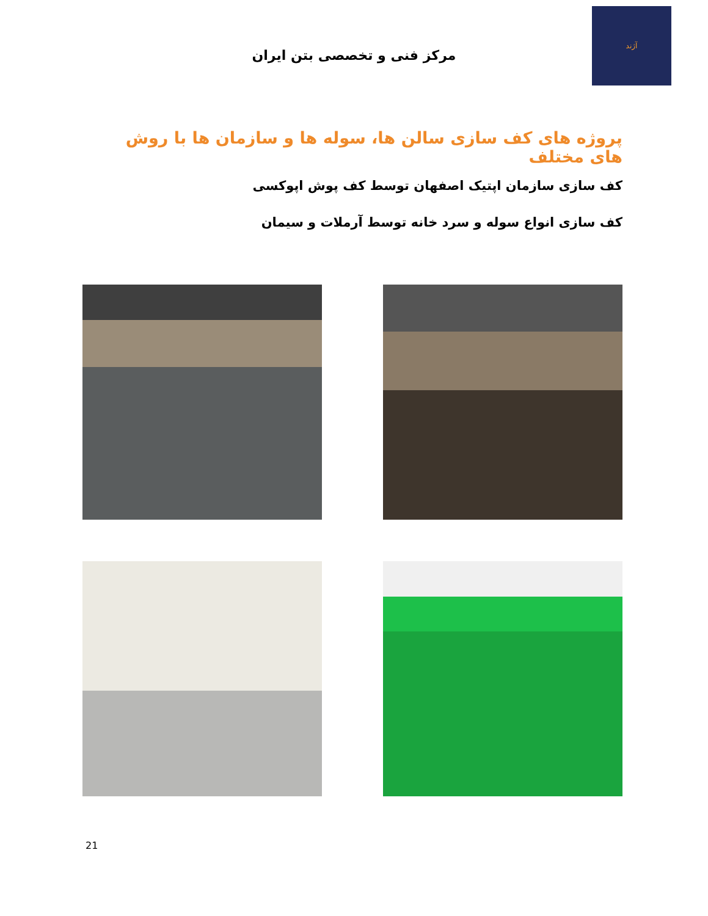آژند
مرکز فنی و تخصصی بتن ایران
پروژه های کف سازی سالن ها، سوله ها و سازمان ها با روش های مختلف
کف سازی سازمان اپتیک اصفهان توسط کف پوش اپوکسی
کف سازی انواع سوله و سرد خانه توسط آرملات و سیمان
21